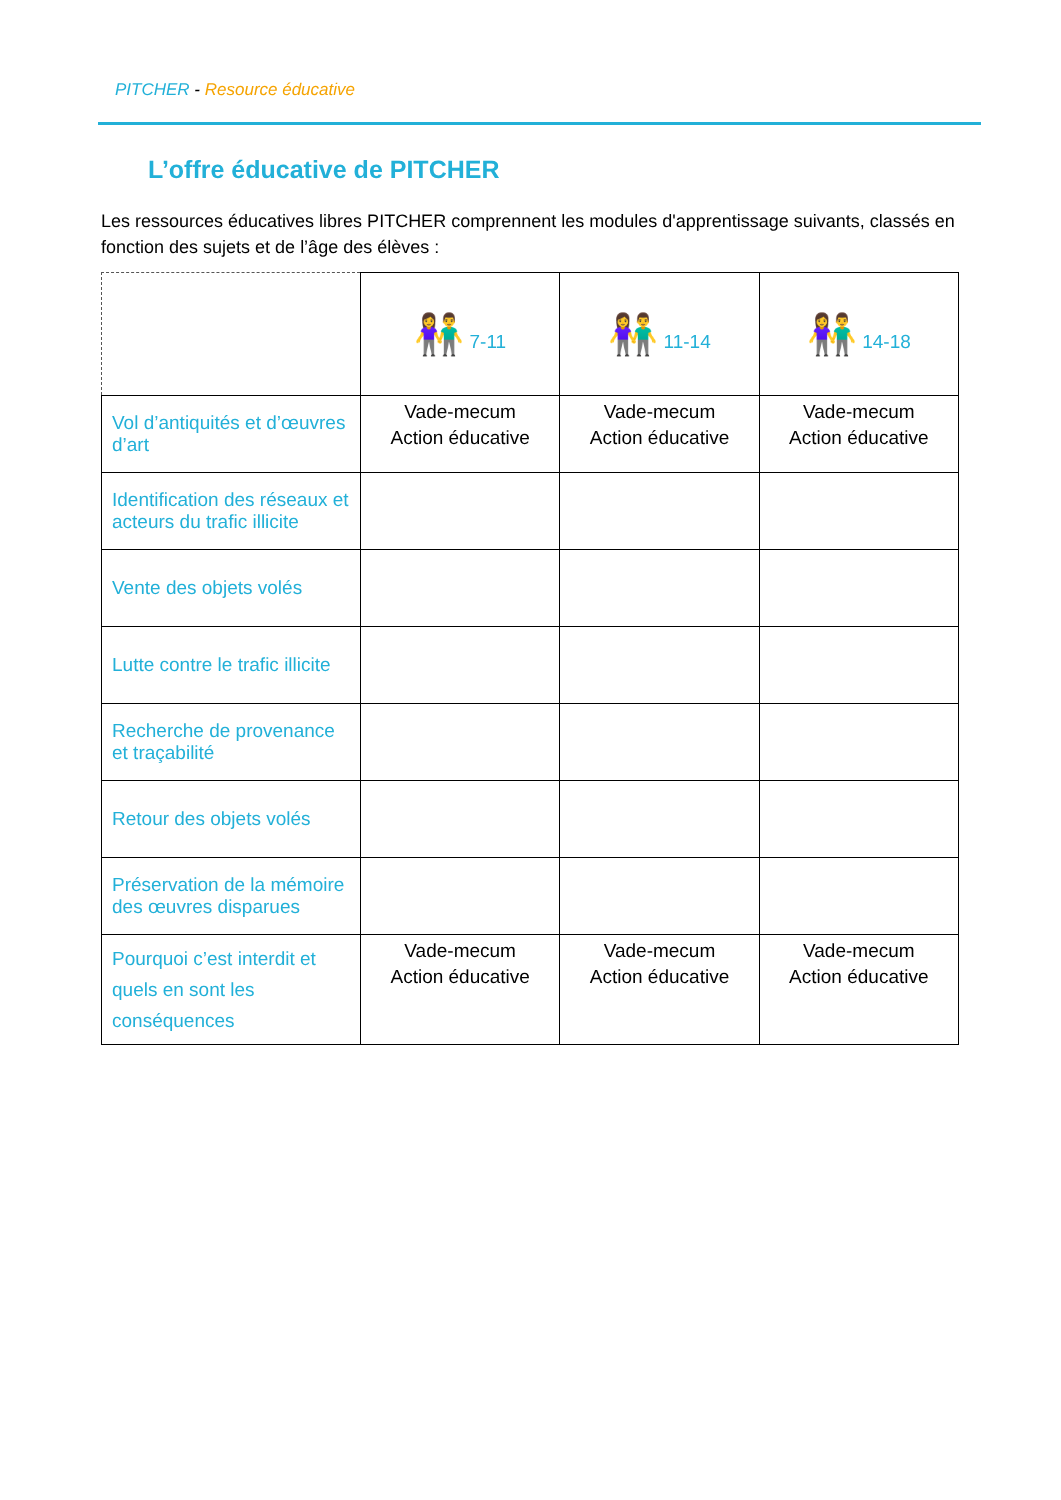PITCHER - Resource éducative
L’offre éducative de PITCHER
Les ressources éducatives libres PITCHER comprennent les modules d'apprentissage suivants, classés en fonction des sujets et de l’âge des élèves :
| | 👫 7-11 | 👫 11-14 | 👫 14-18 |
| Vol d’antiquités et d’œuvres d’art | Vade-mecum Action éducative | Vade-mecum Action éducative | Vade-mecum Action éducative |
| Identification des réseaux et acteurs du trafic illicite | | | |
| Vente des objets volés | | | |
| Lutte contre le trafic illicite | | | |
| Recherche de provenance et traçabilité | | | |
| Retour des objets volés | | | |
| Préservation de la mémoire des œuvres disparues | | | |
| Pourquoi c’est interdit et quels en sont les conséquences | Vade-mecum Action éducative | Vade-mecum Action éducative | Vade-mecum Action éducative |